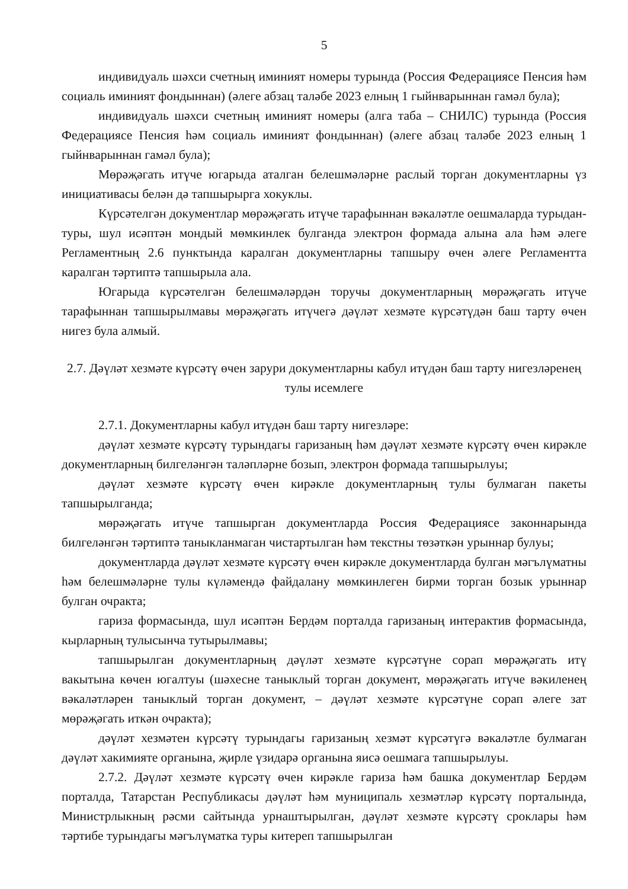5
индивидуаль шәхси счетның иминият номеры турында (Россия Федерациясе Пенсия һәм социаль иминият фондыннан) (әлеге абзац таләбе 2023 елның 1 гыйнварыннан гамәл була);
индивидуаль шәхси счетның иминият номеры (алга таба – СНИЛС) турында (Россия Федерациясе Пенсия һәм социаль иминият фондыннан) (әлеге абзац таләбе 2023 елның 1 гыйнварыннан гамәл була);
Мөрәҗәгать итүче югарыда аталган белешмәләрне раслый торган документларны үз инициативасы белән дә тапшырырга хокуклы.
Күрсәтелгән документлар мөрәҗәгать итүче тарафыннан вәкаләтле оешмаларда турыдан-туры, шул исәптән мондый мөмкинлек булганда электрон формада алына ала һәм әлеге Регламентның 2.6 пунктында каралган документларны тапшыру өчен әлеге Регламентта каралган тәртиптә тапшырыла ала.
Югарыда күрсәтелгән белешмәләрдән торучы документларның мөрәҗәгать итүче тарафыннан тапшырылмавы мөрәҗәгать итүчегә дәүләт хезмәте күрсәтүдән баш тарту өчен нигез була алмый.
2.7. Дәүләт хезмәте күрсәтү өчен зарури документларны кабул итүдән баш тарту нигезләренең тулы исемлеге
2.7.1. Документларны кабул итүдән баш тарту нигезләре:
дәүләт хезмәте күрсәтү турындагы гаризаның һәм дәүләт хезмәте күрсәтү өчен кирәкле документларның билгеләнгән таләпләрне бозып, электрон формада тапшырылуы;
дәүләт хезмәте күрсәтү өчен кирәкле документларның тулы булмаган пакеты тапшырылганда;
мөрәҗәгать итүче тапшырган документларда Россия Федерациясе законнарында билгеләнгән тәртиптә таныкланмаган чистартылган һәм текстны төзәткән урыннар булуы;
документларда дәүләт хезмәте күрсәтү өчен кирәкле документларда булган мәгълүматны һәм белешмәләрне тулы күләмендә файдалану мөмкинлеген бирми торган бозык урыннар булган очракта;
гариза формасында, шул исәптән Бердәм порталда гаризаның интерактив формасында, кырларның тулысынча тутырылмавы;
тапшырылган документларның дәүләт хезмәте күрсәтүне сорап мөрәҗәгать итү вакытына көчен югалтуы (шәхесне таныклый торган документ, мөрәҗәгать итүче вәкиленең вәкаләтләрен таныклый торган документ, – дәүләт хезмәте күрсәтүне сорап әлеге зат мөрәҗәгать иткән очракта);
дәүләт хезмәтен күрсәтү турындагы гаризаның хезмәт күрсәтүгә вәкаләтле булмаган дәүләт хакимияте органына, җирле үзидарә органына яисә оешмага тапшырылуы.
2.7.2. Дәүләт хезмәте күрсәтү өчен кирәкле гариза һәм башка документлар Бердәм порталда, Татарстан Республикасы дәүләт һәм муниципаль хезмәтләр күрсәтү порталында, Министрлыкның рәсми сайтында урнаштырылган, дәүләт хезмәте күрсәтү сроклары һәм тәртибе турындагы мәгълүматка туры китереп тапшырылган